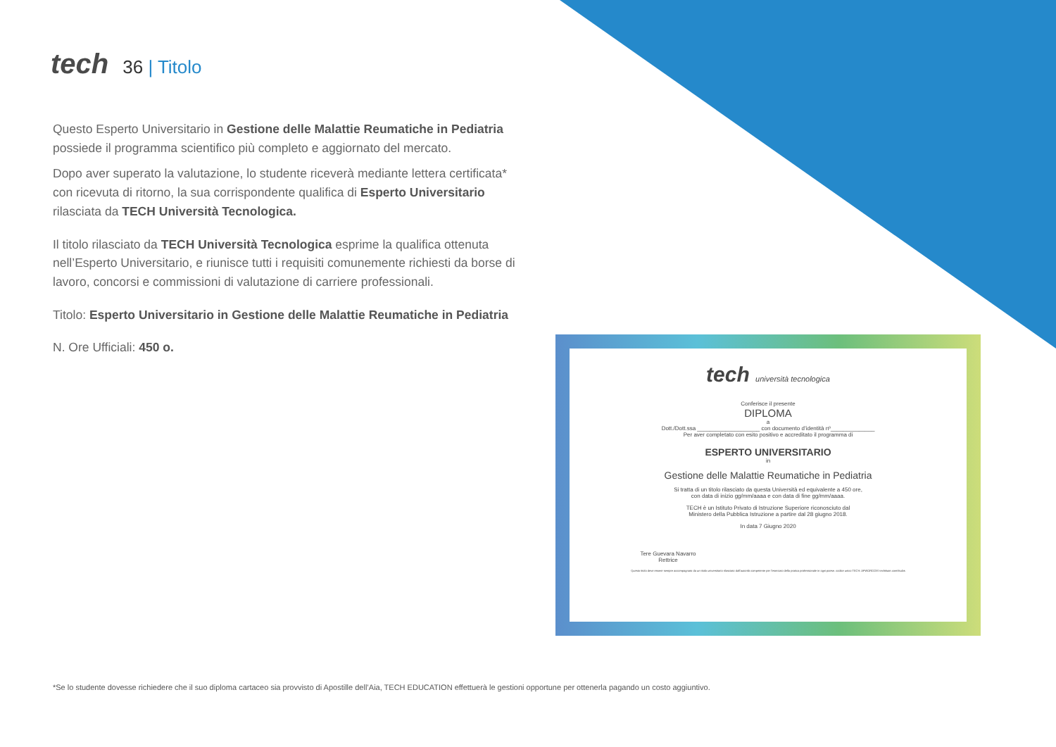tech
36 | Titolo
Questo Esperto Universitario in Gestione delle Malattie Reumatiche in Pediatria possiede il programma scientifico più completo e aggiornato del mercato.
Dopo aver superato la valutazione, lo studente riceverà mediante lettera certificata* con ricevuta di ritorno, la sua corrispondente qualifica di Esperto Universitario rilasciata da TECH Università Tecnologica.
Il titolo rilasciato da TECH Università Tecnologica esprime la qualifica ottenuta nell’Esperto Universitario, e riunisce tutti i requisiti comunemente richiesti da borse di lavoro, concorsi e commissioni di valutazione di carriere professionali.
Titolo: Esperto Universitario in Gestione delle Malattie Reumatiche in Pediatria
N. Ore Ufficiali: 450 o.
tech università tecnologica
Conferisce il presente
DIPLOMA
a
Dott./Dott.ssa ____________________ con documento d’identità nº______________
Per aver completato con esito positivo e accreditato il programma di
ESPERTO UNIVERSITARIO
in
Gestione delle Malattie Reumatiche in Pediatria
Si tratta di un titolo rilasciato da questa Università ed equivalente a 450 ore,
con data di inizio gg/mm/aaaa e con data di fine gg/mm/aaaa.
TECH è un Istituto Privato di Istruzione Superiore riconosciuto dal
Ministero della Pubblica Istruzione a partire dal 28 giugno 2018.
In data 7 Giugno 2020
Tere Guevara Navarro
Rettrice
Questo titolo deve essere sempre accompagnato da un titolo universitario rilasciato dall'autorità competente per l'esercizio della pratica professionale in ogni paese. codice unico TECH: AFWORD23S techtitute.com/titulos
*Se lo studente dovesse richiedere che il suo diploma cartaceo sia provvisto di Apostille dell’Aia, TECH EDUCATION effettuerà le gestioni opportune per ottenerla pagando un costo aggiuntivo.